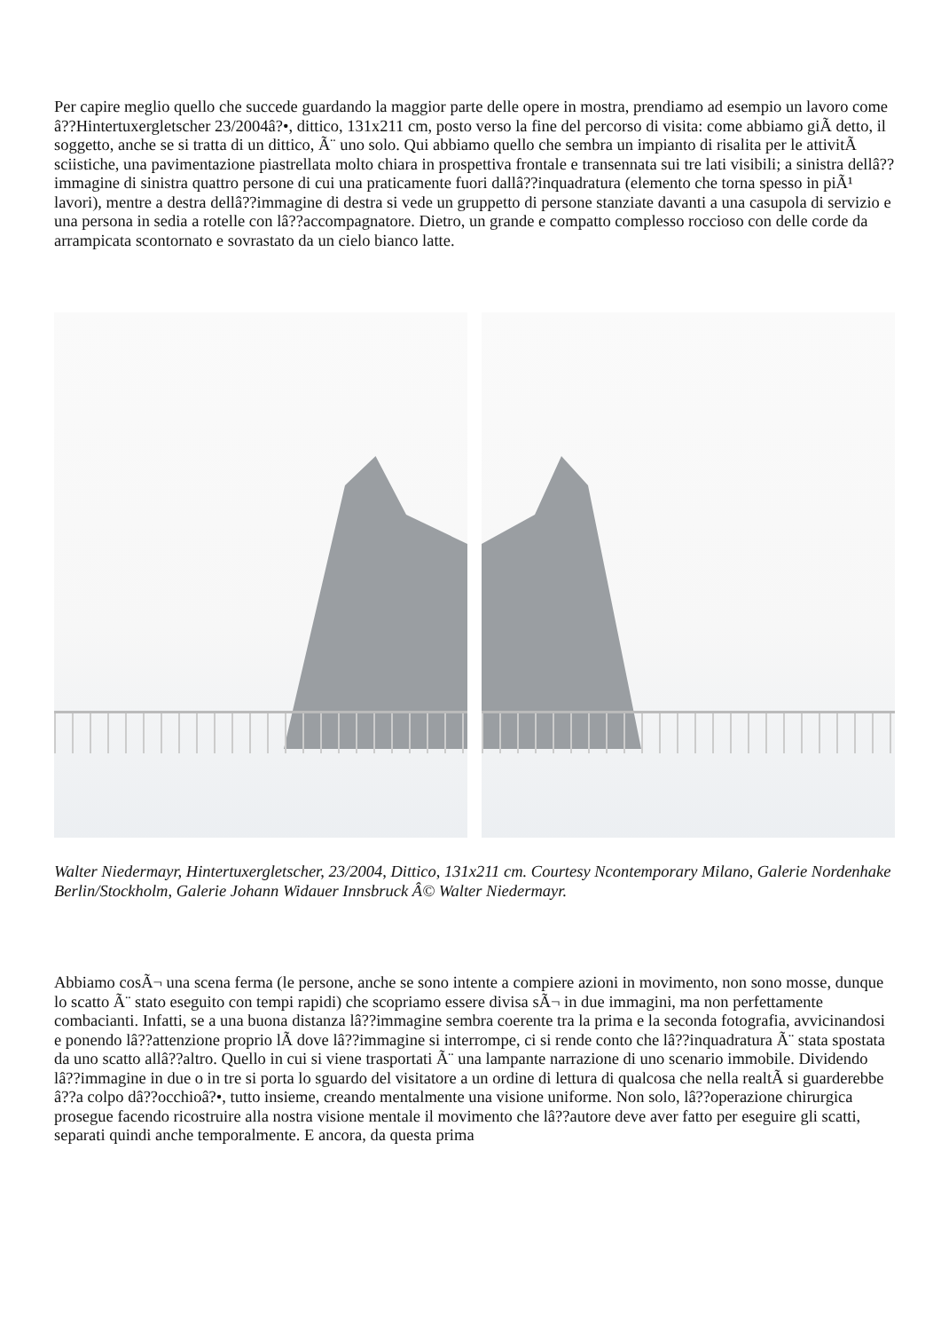Per capire meglio quello che succede guardando la maggior parte delle opere in mostra, prendiamo ad esempio un lavoro come â??Hintertuxergletscher 23/2004â?•, dittico, 131x211 cm, posto verso la fine del percorso di visita: come abbiamo giÃ detto, il soggetto, anche se si tratta di un dittico, Ã¨ uno solo. Qui abbiamo quello che sembra un impianto di risalita per le attivitÃ sciistiche, una pavimentazione piastrellata molto chiara in prospettiva frontale e transennata sui tre lati visibili; a sinistra dellâ??immagine di sinistra quattro persone di cui una praticamente fuori dallâ??inquadratura (elemento che torna spesso in piÃ¹ lavori), mentre a destra dellâ??immagine di destra si vede un gruppetto di persone stanziate davanti a una casupola di servizio e una persona in sedia a rotelle con lâ??accompagnatore. Dietro, un grande e compatto complesso roccioso con delle corde da arrampicata scontornato e sovrastato da un cielo bianco latte.
Walter Niedermayr, Hintertuxergletscher, 23/2004, Dittico, 131x211 cm. Courtesy Ncontemporary Milano, Galerie Nordenhake Berlin/Stockholm, Galerie Johann Widauer Innsbruck Â© Walter Niedermayr.
Abbiamo cosÃ¬ una scena ferma (le persone, anche se sono intente a compiere azioni in movimento, non sono mosse, dunque lo scatto Ã¨ stato eseguito con tempi rapidi) che scopriamo essere divisa sÃ¬ in due immagini, ma non perfettamente combacianti. Infatti, se a una buona distanza lâ??immagine sembra coerente tra la prima e la seconda fotografia, avvicinandosi e ponendo lâ??attenzione proprio lÃ dove lâ??immagine si interrompe, ci si rende conto che lâ??inquadratura Ã¨ stata spostata da uno scatto allâ??altro. Quello in cui si viene trasportati Ã¨ una lampante narrazione di uno scenario immobile. Dividendo lâ??immagine in due o in tre si porta lo sguardo del visitatore a un ordine di lettura di qualcosa che nella realtÃ si guarderebbe â??a colpo dâ??occhioâ?•, tutto insieme, creando mentalmente una visione uniforme. Non solo, lâ??operazione chirurgica prosegue facendo ricostruire alla nostra visione mentale il movimento che lâ??autore deve aver fatto per eseguire gli scatti, separati quindi anche temporalmente. E ancora, da questa prima